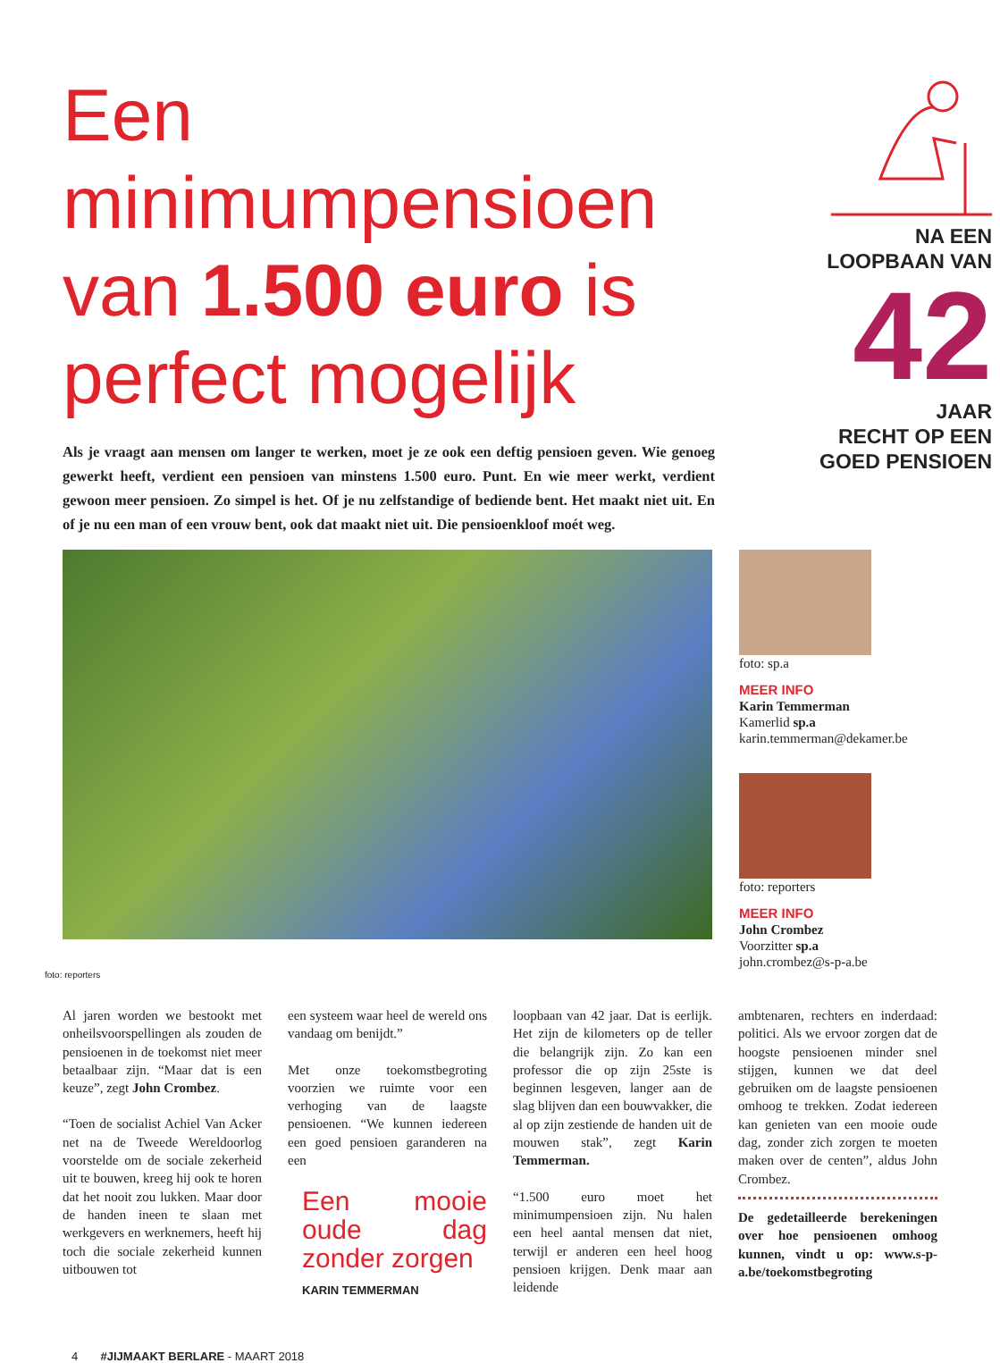Een minimumpensioen van 1.500 euro is perfect mogelijk
Als je vraagt aan mensen om langer te werken, moet je ze ook een deftig pensioen geven. Wie genoeg gewerkt heeft, verdient een pensioen van minstens 1.500 euro. Punt. En wie meer werkt, verdient gewoon meer pensioen. Zo simpel is het. Of je nu zelfstandige of bediende bent. Het maakt niet uit. En of je nu een man of een vrouw bent, ook dat maakt niet uit. Die pensioenkloof moét weg.
NA EEN
LOOPBAAN VAN
42
JAAR
RECHT OP EEN
GOED PENSIOEN
foto: sp.a
MEER INFO
Karin Temmerman
Kamerlid sp.a
karin.temmerman@dekamer.be
foto: reporters
MEER INFO
John Crombez
Voorzitter sp.a
john.crombez@s-p-a.be
foto: reporters
Al jaren worden we bestookt met onheilsvoorspellingen als zouden de pensioenen in de toekomst niet meer betaalbaar zijn. “Maar dat is een keuze”, zegt John Crombez.
“Toen de socialist Achiel Van Acker net na de Tweede Wereldoorlog voorstelde om de sociale zekerheid uit te bouwen, kreeg hij ook te horen dat het nooit zou lukken. Maar door de handen ineen te slaan met werkgevers en werknemers, heeft hij toch die sociale zekerheid kunnen uitbouwen tot
een systeem waar heel de wereld ons vandaag om benijdt.”
Met onze toekomstbegroting voorzien we ruimte voor een verhoging van de laagste pensioenen. “We kunnen iedereen een goed pensioen garanderen na een
Een mooie oude dag zonder zorgen
KARIN TEMMERMAN
loopbaan van 42 jaar. Dat is eerlijk. Het zijn de kilometers op de teller die belangrijk zijn. Zo kan een professor die op zijn 25ste is beginnen lesgeven, langer aan de slag blijven dan een bouwvakker, die al op zijn zestiende de handen uit de mouwen stak”, zegt Karin Temmerman.
“1.500 euro moet het minimumpensioen zijn. Nu halen een heel aantal mensen dat niet, terwijl er anderen een heel hoog pensioen krijgen. Denk maar aan leidende
ambtenaren, rechters en inderdaad: politici. Als we ervoor zorgen dat de hoogste pensioenen minder snel stijgen, kunnen we dat deel gebruiken om de laagste pensioenen omhoog te trekken. Zodat iedereen kan genieten van een mooie oude dag, zonder zich zorgen te moeten maken over de centen”, aldus John Crombez.
De gedetailleerde berekeningen over hoe pensioenen omhoog kunnen, vindt u op: www.s-p-a.be/toekomstbegroting
4 #JIJMAAKT BERLARE - MAART 2018